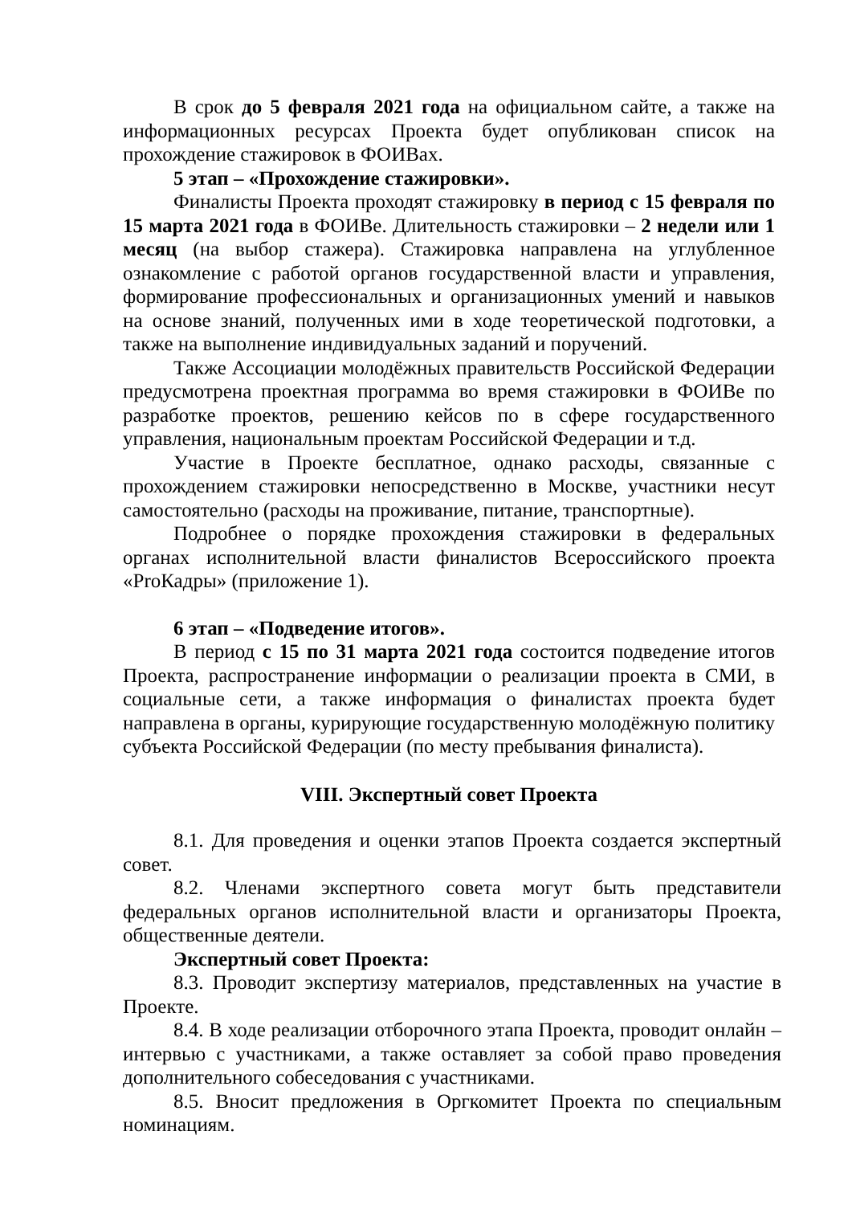В срок до 5 февраля 2021 года на официальном сайте, а также на информационных ресурсах Проекта будет опубликован список на прохождение стажировок в ФОИВах.
5 этап – «Прохождение стажировки».
Финалисты Проекта проходят стажировку в период с 15 февраля по 15 марта 2021 года в ФОИВе. Длительность стажировки – 2 недели или 1 месяц (на выбор стажера). Стажировка направлена на углубленное ознакомление с работой органов государственной власти и управления, формирование профессиональных и организационных умений и навыков на основе знаний, полученных ими в ходе теоретической подготовки, а также на выполнение индивидуальных заданий и поручений.
Также Ассоциации молодёжных правительств Российской Федерации предусмотрена проектная программа во время стажировки в ФОИВе по разработке проектов, решению кейсов по в сфере государственного управления, национальным проектам Российской Федерации и т.д.
Участие в Проекте бесплатное, однако расходы, связанные с прохождением стажировки непосредственно в Москве, участники несут самостоятельно (расходы на проживание, питание, транспортные).
Подробнее о порядке прохождения стажировки в федеральных органах исполнительной власти финалистов Всероссийского проекта «ProКадры» (приложение 1).
6 этап – «Подведение итогов».
В период с 15 по 31 марта 2021 года состоится подведение итогов Проекта, распространение информации о реализации проекта в СМИ, в социальные сети, а также информация о финалистах проекта будет направлена в органы, курирующие государственную молодёжную политику субъекта Российской Федерации (по месту пребывания финалиста).
VIII. Экспертный совет Проекта
8.1. Для проведения и оценки этапов Проекта создается экспертный совет.
8.2. Членами экспертного совета могут быть представители федеральных органов исполнительной власти и организаторы Проекта, общественные деятели.
Экспертный совет Проекта:
8.3. Проводит экспертизу материалов, представленных на участие в Проекте.
8.4. В ходе реализации отборочного этапа Проекта, проводит онлайн – интервью с участниками, а также оставляет за собой право проведения дополнительного собеседования с участниками.
8.5. Вносит предложения в Оргкомитет Проекта по специальным номинациям.